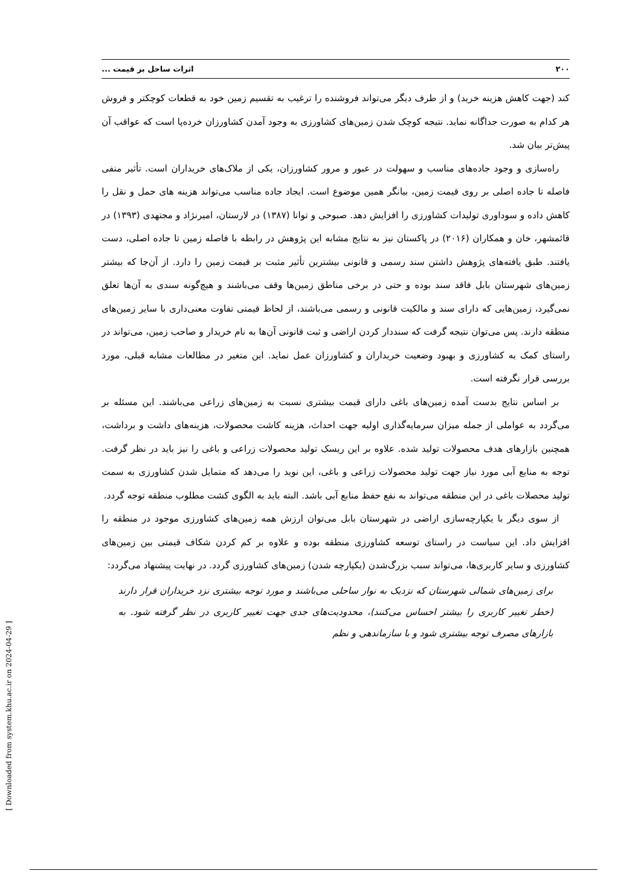۲۰۰ اثرات ساحل بر قیمت ...
کند (جهت کاهش هزینه خرید) و از طرف دیگر می‌تواند فروشنده را ترغیب به تقسیم زمین خود به قطعات کوچکتر و فروش هر کدام به صورت جداگانه نماید. نتیجه کوچک شدن زمین‌های کشاورزی به وجود آمدن کشاورزان خرده‌پا است که عواقب آن پیش‌تر بیان شد.
راه‌سازی و وجود جاده‌های مناسب و سهولت در عبور و مرور کشاورزان، یکی از ملاک‌های خریداران است. تأثیر منفی فاصله تا جاده اصلی بر روی قیمت زمین، بیانگر همین موضوع است. ایجاد جاده مناسب می‌تواند هزینه های حمل و نقل را کاهش داده و سوداوری تولیدات کشاورزی را افزایش دهد. صبوحی و توانا (۱۳۸۷) در لارستان، امیرنژاد و مجتهدی (۱۳۹۳) در قائمشهر، خان و همکاران (۲۰۱۶) در پاکستان نیز به نتایج مشابه این پژوهش در رابطه با فاصله زمین تا جاده اصلی، دست یافتند. طبق یافته‌های پژوهش داشتن سند رسمی و قانونی بیشترین تأثیر مثبت بر قیمت زمین را دارد. از آن‌جا که بیشتر زمین‌های شهرستان بابل فاقد سند بوده و حتی در برخی مناطق زمین‌ها وقف می‌باشند و هیچ‌گونه سندی به آن‌ها تعلق نمی‌گیرد، زمین‌هایی که دارای سند و مالکیت قانونی و رسمی می‌باشند، از لحاظ قیمتی تفاوت معنی‌داری با سایر زمین‌های منطقه دارند. پس می‌توان نتیجه گرفت که سنددار کردن اراضی و ثبت قانونی آن‌ها به نام خریدار و صاحب زمین، می‌تواند در راستای کمک به کشاورزی و بهبود وضعیت خریداران و کشاورزان عمل نماید. این متغیر در مطالعات مشابه قبلی، مورد بررسی قرار نگرفته است.
بر اساس نتایج بدست آمده زمین‌های باغی دارای قیمت بیشتری نسبت به زمین‌های زراعی می‌باشند. این مسئله بر می‌گردد به عواملی از جمله میزان سرمایه‌گذاری اولیه جهت احداث، هزینه کاشت محصولات، هزینه‌های داشت و برداشت، همچنین بازارهای هدف محصولات تولید شده. علاوه بر این ریسک تولید محصولات زراعی و باغی را نیز باید در نظر گرفت. توجه به منابع آبی مورد نیاز جهت تولید محصولات زراعی و باغی، این نوید را می‌دهد که متمایل شدن کشاورزی به سمت تولید محصلات باغی در این منطقه می‌تواند به نفع حفظ منابع آبی باشد. البته باید به الگوی کشت مطلوب منطقه توجه گردد.
از سوی دیگر با یکپارچه‌سازی اراضی در شهرستان بابل می‌توان ارزش همه زمین‌های کشاورزی موجود در منطقه را افزایش داد. این سیاست در راستای توسعه کشاورزی منطقه بوده و علاوه بر کم کردن شکاف قیمتی بین زمین‌های کشاورزی و سایر کاربری‌ها، می‌تواند سبب بزرگ‌شدن (یکپارچه شدن) زمین‌های کشاورزی گردد. در نهایت پیشنهاد می‌گردد:
برای زمین‌های شمالی شهرستان که نزدیک به نوار ساحلی می‌باشند و مورد توجه بیشتری نزد خریداران قرار دارند (خطر تغییر کاربری را بیشتر احساس می‌کنند)، محدودیت‌های جدی جهت تغییر کاربری در نظر گرفته شود. به بازارهای مصرف توجه بیشتری شود و با سازماندهی و نظم
[ Downloaded from system.khu.ac.ir on 2024-04-29 ]